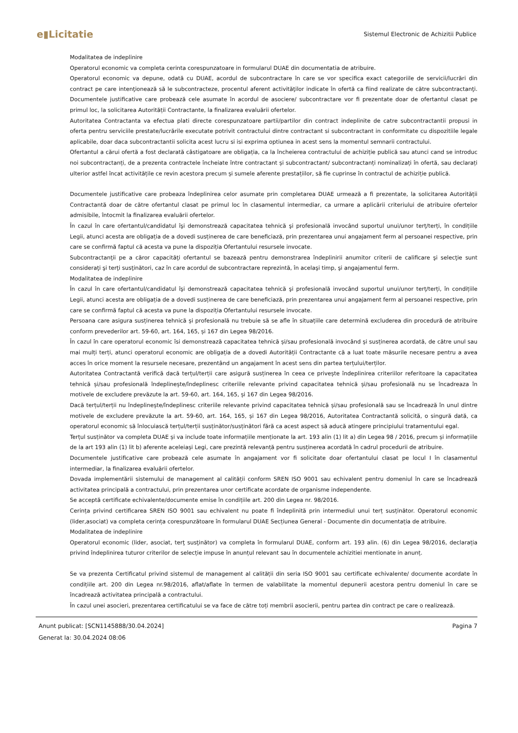e▮Licitatie Sistemul Electronic de Achizitii Publice
Modalitatea de indeplinire
Operatorul economic va completa cerinta corespunzatoare in formularul DUAE din documentatia de atribuire.
Operatorul economic va depune, odată cu DUAE, acordul de subcontractare în care se vor specifica exact categoriile de servicii/lucrări din contract pe care intenţionează să le subcontracteze, procentul aferent activităţilor indicate în ofertă ca fiind realizate de către subcontractanţi. Documentele justificative care probează cele asumate în acordul de asociere/ subcontractare vor fi prezentate doar de ofertantul clasat pe primul loc, la solicitarea Autorității Contractante, la finalizarea evaluării ofertelor.
Autoritatea Contractanta va efectua plati directe corespunzatoare partii/partilor din contract indeplinite de catre subcontractantii propusi in oferta pentru serviciile prestate/lucrările executate potrivit contractului dintre contractant si subcontractant in conformitate cu dispozitiile legale aplicabile, doar daca subcontractantii solicita acest lucru si isi exprima optiunea in acest sens la momentul semnarii contractului.
Ofertantul a cărui ofertă a fost declarată câstigatoare are obligația, ca la încheierea contractului de achiziție publică sau atunci cand se introduc noi subcontractanți, de a prezenta contractele încheiate între contractant și subcontractant/ subcontractanți nominalizați în ofertă, sau declarați ulterior astfel încat activitățile ce revin acestora precum și sumele aferente prestațiilor, să fie cuprinse în contractul de achiziție publică.
Documentele justificative care probeaza îndeplinirea celor asumate prin completarea DUAE urmează a fi prezentate, la solicitarea Autorității Contractantă doar de către ofertantul clasat pe primul loc în clasamentul intermediar, ca urmare a aplicării criteriului de atribuire ofertelor admisibile, întocmit la finalizarea evaluării ofertelor.
În cazul în care ofertantul/candidatul îşi demonstrează capacitatea tehnică şi profesională invocând suportul unui/unor terț/terți, în condițiile Legii, atunci acesta are obligația de a dovedi susținerea de care beneficiază, prin prezentarea unui angajament ferm al persoanei respective, prin care se confirmă faptul că acesta va pune la dispoziția Ofertantului resursele invocate.
Subcontractanţii pe a căror capacităţi ofertantul se bazează pentru demonstrarea îndeplinirii anumitor criterii de calificare şi selecţie sunt consideraţi şi terţi susţinători, caz în care acordul de subcontractare reprezintă, în acelaşi timp, şi angajamentul ferm.
Modalitatea de indeplinire
În cazul în care ofertantul/candidatul îşi demonstrează capacitatea tehnică şi profesională invocând suportul unui/unor terț/terți, în condițiile Legii, atunci acesta are obligația de a dovedi susținerea de care beneficiază, prin prezentarea unui angajament ferm al persoanei respective, prin care se confirmă faptul că acesta va pune la dispoziția Ofertantului resursele invocate.
Persoana care asigura susținerea tehnică și profesională nu trebuie să se afle în situațiile care determină excluderea din procedură de atribuire conform prevederilor art. 59-60, art. 164, 165, și 167 din Legea 98/2016.
În cazul în care operatorul economic îsi demonstrează capacitatea tehnică și/sau profesională invocând și susținerea acordată, de către unul sau mai mulți terți, atunci operatorul economic are obligația de a dovedi Autorității Contractante că a luat toate măsurile necesare pentru a avea acces în orice moment la resursele necesare, prezentând un angajament în acest sens din partea terțului/terților.
Autoritatea Contractantă verifică dacă terțul/terții care asigură susținerea în ceea ce privește îndeplinirea criteriilor referitoare la capacitatea tehnică și/sau profesională îndeplinește/îndeplinesc criteriile relevante privind capacitatea tehnică și/sau profesională nu se încadreaza în motivele de excludere prevăzute la art. 59-60, art. 164, 165, și 167 din Legea 98/2016.
Dacă terțul/terții nu îndeplinește/îndeplinesc criteriile relevante privind capacitatea tehnică și/sau profesională sau se încadrează în unul dintre motivele de excludere prevăzute la art. 59-60, art. 164, 165, și 167 din Legea 98/2016, Autoritatea Contractantă solicită, o singură dată, ca operatorul economic să înlocuiască terțul/terții susținător/susținători fără ca acest aspect să aducă atingere principiului tratamentului egal.
Terțul susținător va completa DUAE și va include toate informațiile menționate la art. 193 alin (1) lit a) din Legea 98 / 2016, precum și informațiile de la art 193 alin (1) lit b) aferente aceleiași Legi, care prezintă relevanță pentru susținerea acordată în cadrul procedurii de atribuire.
Documentele justificative care probează cele asumate în angajament vor fi solicitate doar ofertantului clasat pe locul I în clasamentul intermediar, la finalizarea evaluării ofertelor.
Dovada implementării sistemului de management al calității conform SREN ISO 9001 sau echivalent pentru domeniul în care se încadrează activitatea principală a contractului, prin prezentarea unor certificate acordate de organisme independente.
Se acceptă certificate echivalente/documente emise în condițiile art. 200 din Legea nr. 98/2016.
Cerința privind certificarea SREN ISO 9001 sau echivalent nu poate fi îndeplinită prin intermediul unui terț susținător. Operatorul economic (lider,asociat) va completa cerința corespunzătoare în formularul DUAE Secțiunea General - Documente din documentația de atribuire.
Modalitatea de indeplinire
Operatorul economic (lider, asociat, terţ susţinător) va completa în formularul DUAE, conform art. 193 alin. (6) din Legea 98/2016, declarația privind îndeplinirea tuturor criterilor de selecție impuse în anunțul relevant sau în documentele achizitiei mentionate in anunț.
Se va prezenta Certificatul privind sistemul de management al calității din seria ISO 9001 sau certificate echivalente/ documente acordate în condițiile art. 200 din Legea nr.98/2016, aflat/aflate în termen de valabilitate la momentul depunerii acestora pentru domeniul în care se încadrează activitatea principală a contractului.
În cazul unei asocieri, prezentarea certificatului se va face de către toți membrii asocierii, pentru partea din contract pe care o realizează.
Anunt publicat: [SCN1145888/30.04.2024]
Generat la: 30.04.2024 08:06
Pagina 7